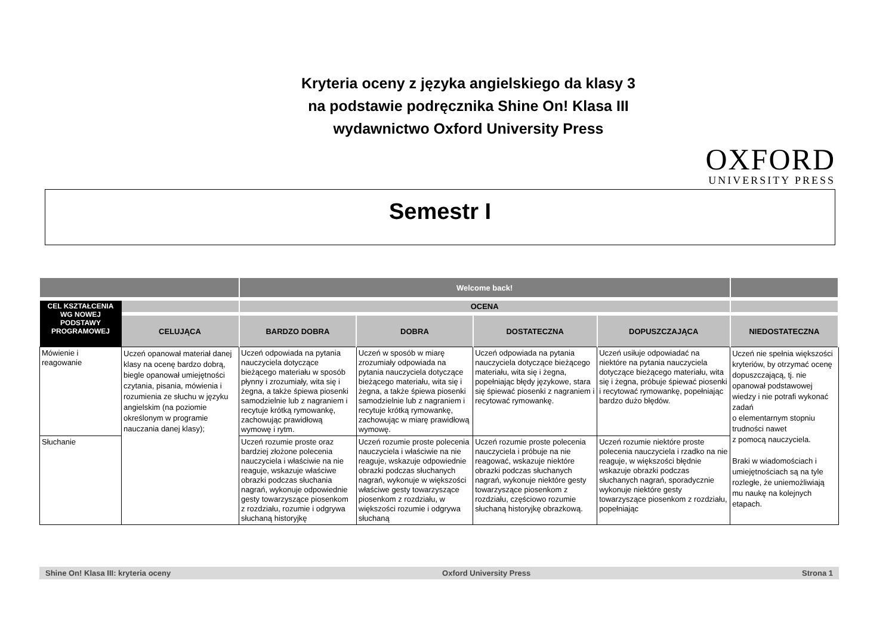Kryteria oceny z języka angielskiego da klasy 3
na podstawie podręcznika Shine On! Klasa III
wydawnictwo Oxford University Press
OXFORD
UNIVERSITY PRESS
Semestr I
| | | Welcome back! | | | | |
| --- | --- | --- | --- | --- | --- | --- |
| CEL KSZTAŁCENIA WG NOWEJ PODSTAWY PROGRAMOWEJ | | OCENA | | | | |
| | CELUJĄCA | BARDZO DOBRA | DOBRA | DOSTATECZNA | DOPUSZCZAJĄCA | NIEDOSTATECZNA |
| Mówienie i reagowanie | Uczeń opanował materiał danej klasy na ocenę bardzo dobrą, biegle opanował umiejętności czytania, pisania, mówienia i rozumienia ze słuchu w języku angielskim (na poziomie określonym w programie nauczania danej klasy); | Uczeń odpowiada na pytania nauczyciela dotyczące bieżącego materiału w sposób płynny i zrozumiały, wita się i żegna, a także śpiewa piosenki samodzielnie lub z nagraniem i recytuje krótką rymowankę, zachowując prawidłową wymowę i rytm. | Uczeń w sposób w miarę zrozumiały odpowiada na pytania nauczyciela dotyczące bieżącego materiału, wita się i żegna, a także śpiewa piosenki samodzielnie lub z nagraniem i recytuje krótką rymowankę, zachowując w miarę prawidłową wymowę. | Uczeń odpowiada na pytania nauczyciela dotyczące bieżącego materiału, wita się i żegna, popełniając błędy językowe, stara się śpiewać piosenki z nagraniem i recytować rymowankę. | Uczeń usiłuje odpowiadać na niektóre na pytania nauczyciela dotyczące bieżącego materiału, wita się i żegna, próbuje śpiewać piosenki i recytować rymowankę, popełniając bardzo dużo błędów. | Uczeń nie spełnia większości kryteriów, by otrzymać ocenę dopuszczającą, tj. nie opanował podstawowej wiedzy i nie potrafi wykonać zadań o elementarnym stopniu trudności nawet z pomocą nauczyciela. Braki w wiadomościach i umiejętnościach są na tyle rozległe, że uniemożliwiają mu naukę na kolejnych etapach. |
| Słuchanie | | Uczeń rozumie proste oraz bardziej złożone polecenia nauczyciela i właściwie na nie reaguje, wskazuje właściwe obrazki podczas słuchania nagrań, wykonuje odpowiednie gesty towarzyszące piosenkom z rozdziału, rozumie i odgrywa słuchaną historyjkę | Uczeń rozumie proste polecenia nauczyciela i właściwie na nie reaguje, wskazuje odpowiednie obrazki podczas słuchanych nagrań, wykonuje w większości właściwe gesty towarzyszące piosenkom z rozdziału, w większości rozumie i odgrywa słuchaną | Uczeń rozumie proste polecenia nauczyciela i próbuje na nie reagować, wskazuje niektóre obrazki podczas słuchanych nagrań, wykonuje niektóre gesty towarzyszące piosenkom z rozdziału, częściowo rozumie słuchaną historyjkę obrazkową. | Uczeń rozumie niektóre proste polecenia nauczyciela i rzadko na nie reaguje, w większości błędnie wskazuje obrazki podczas słuchanych nagrań, sporadycznie wykonuje niektóre gesty towarzyszące piosenkom z rozdziału, popełniając | |
Shine On! Klasa III: kryteria oceny Oxford University Press Strona 1